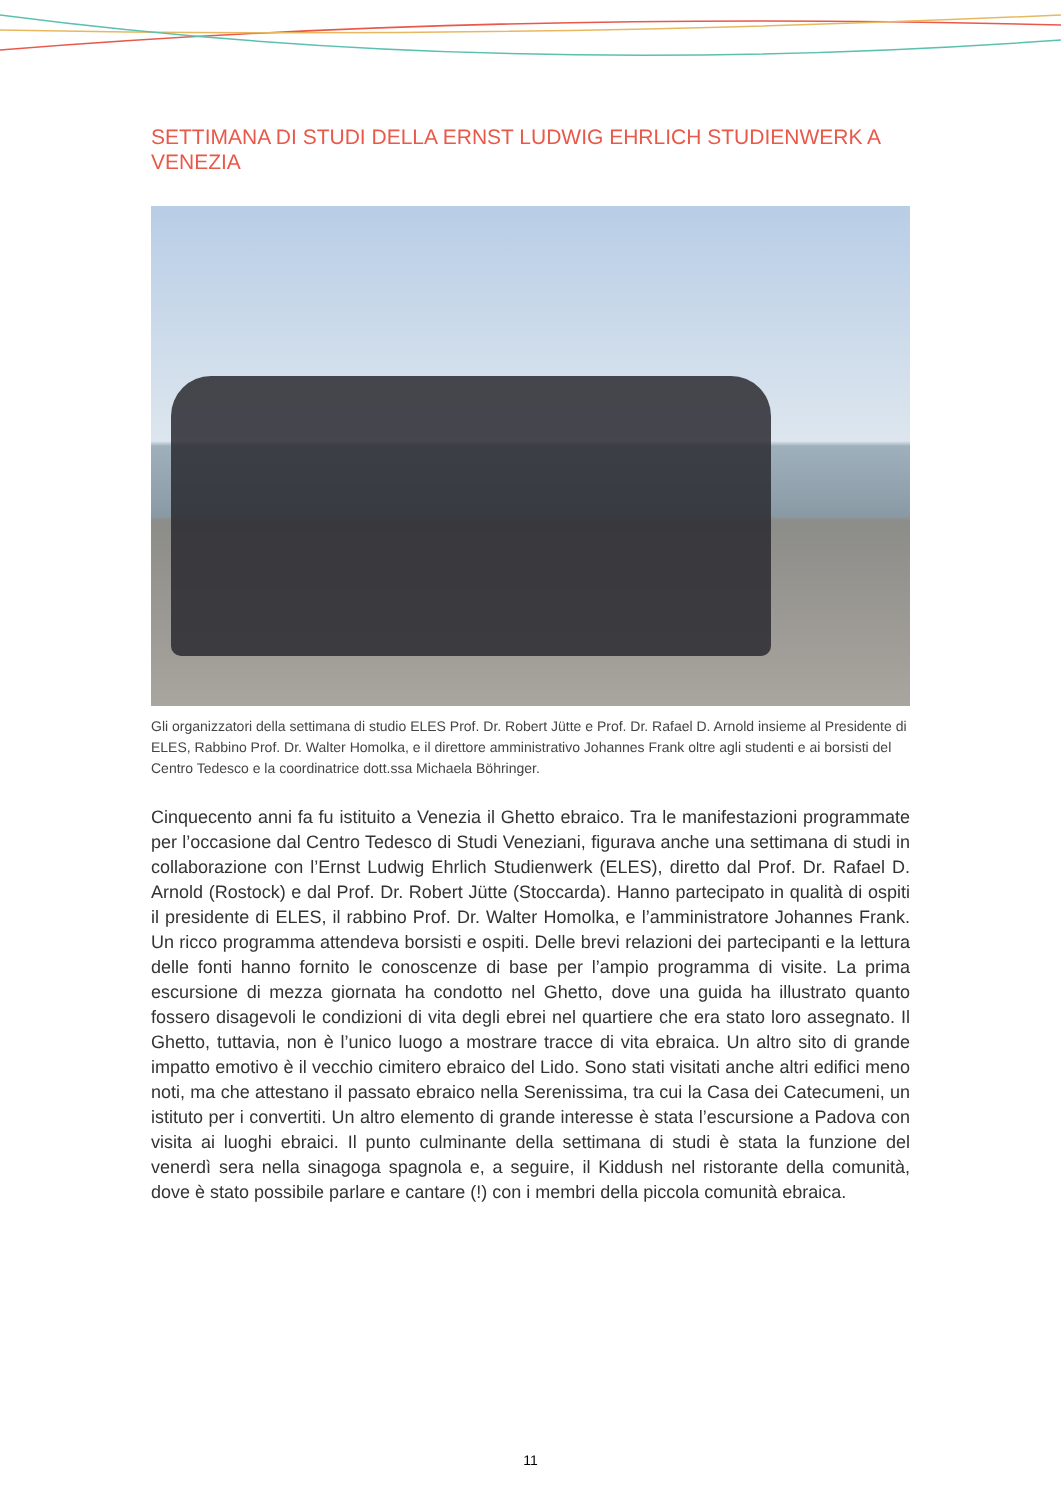SETTIMANA DI STUDI DELLA ERNST LUDWIG EHRLICH STUDIENWERK A VENEZIA
Gli organizzatori della settimana di studio ELES Prof. Dr. Robert Jütte e Prof. Dr. Rafael D. Arnold insieme al Presidente di ELES, Rabbino Prof. Dr. Walter Homolka, e il direttore amministrativo Johannes Frank oltre agli studenti e ai borsisti del Centro Tedesco e la coordinatrice dott.ssa Michaela Böhringer.
Cinquecento anni fa fu istituito a Venezia il Ghetto ebraico. Tra le manifestazioni programmate per l’occasione dal Centro Tedesco di Studi Veneziani, figurava anche una settimana di studi in collaborazione con l’Ernst Ludwig Ehrlich Studienwerk (ELES), diretto dal Prof. Dr. Rafael D. Arnold (Rostock) e dal Prof. Dr. Robert Jütte (Stoccarda). Hanno partecipato in qualità di ospiti il presidente di ELES, il rabbino Prof. Dr. Walter Homolka, e l’amministratore Johannes Frank. Un ricco programma attendeva borsisti e ospiti. Delle brevi relazioni dei partecipanti e la lettura delle fonti hanno fornito le conoscenze di base per l’ampio programma di visite. La prima escursione di mezza giornata ha condotto nel Ghetto, dove una guida ha illustrato quanto fossero disagevoli le condizioni di vita degli ebrei nel quartiere che era stato loro assegnato. Il Ghetto, tuttavia, non è l’unico luogo a mostrare tracce di vita ebraica. Un altro sito di grande impatto emotivo è il vecchio cimitero ebraico del Lido. Sono stati visitati anche altri edifici meno noti, ma che attestano il passato ebraico nella Serenissima, tra cui la Casa dei Catecumeni, un istituto per i convertiti. Un altro elemento di grande interesse è stata l’escursione a Padova con visita ai luoghi ebraici. Il punto culminante della settimana di studi è stata la funzione del venerdì sera nella sinagoga spagnola e, a seguire, il Kiddush nel ristorante della comunità, dove è stato possibile parlare e cantare (!) con i membri della piccola comunità ebraica.
11